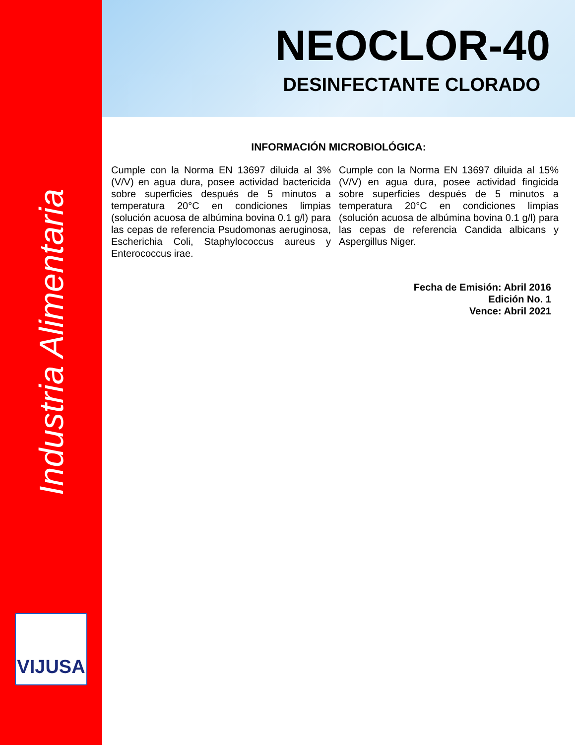Industria Alimentaria
VIJUSA
NEOCLOR-40
DESINFECTANTE CLORADO
INFORMACIÓN MICROBIOLÓGICA:
Cumple con la Norma EN 13697 diluida al 3% (V/V) en agua dura, posee actividad bactericida sobre superficies después de 5 minutos a temperatura 20°C en condiciones limpias (solución acuosa de albúmina bovina 0.1 g/l) para las cepas de referencia Psudomonas aeruginosa, Escherichia Coli, Staphylococcus aureus y Enterococcus irae.
Cumple con la Norma EN 13697 diluida al 15% (V/V) en agua dura, posee actividad fingicida sobre superficies después de 5 minutos a temperatura 20°C en condiciones limpias (solución acuosa de albúmina bovina 0.1 g/l) para las cepas de referencia Candida albicans y Aspergillus Niger.
Fecha de Emisión: Abril 2016
Edición No. 1
Vence: Abril 2021